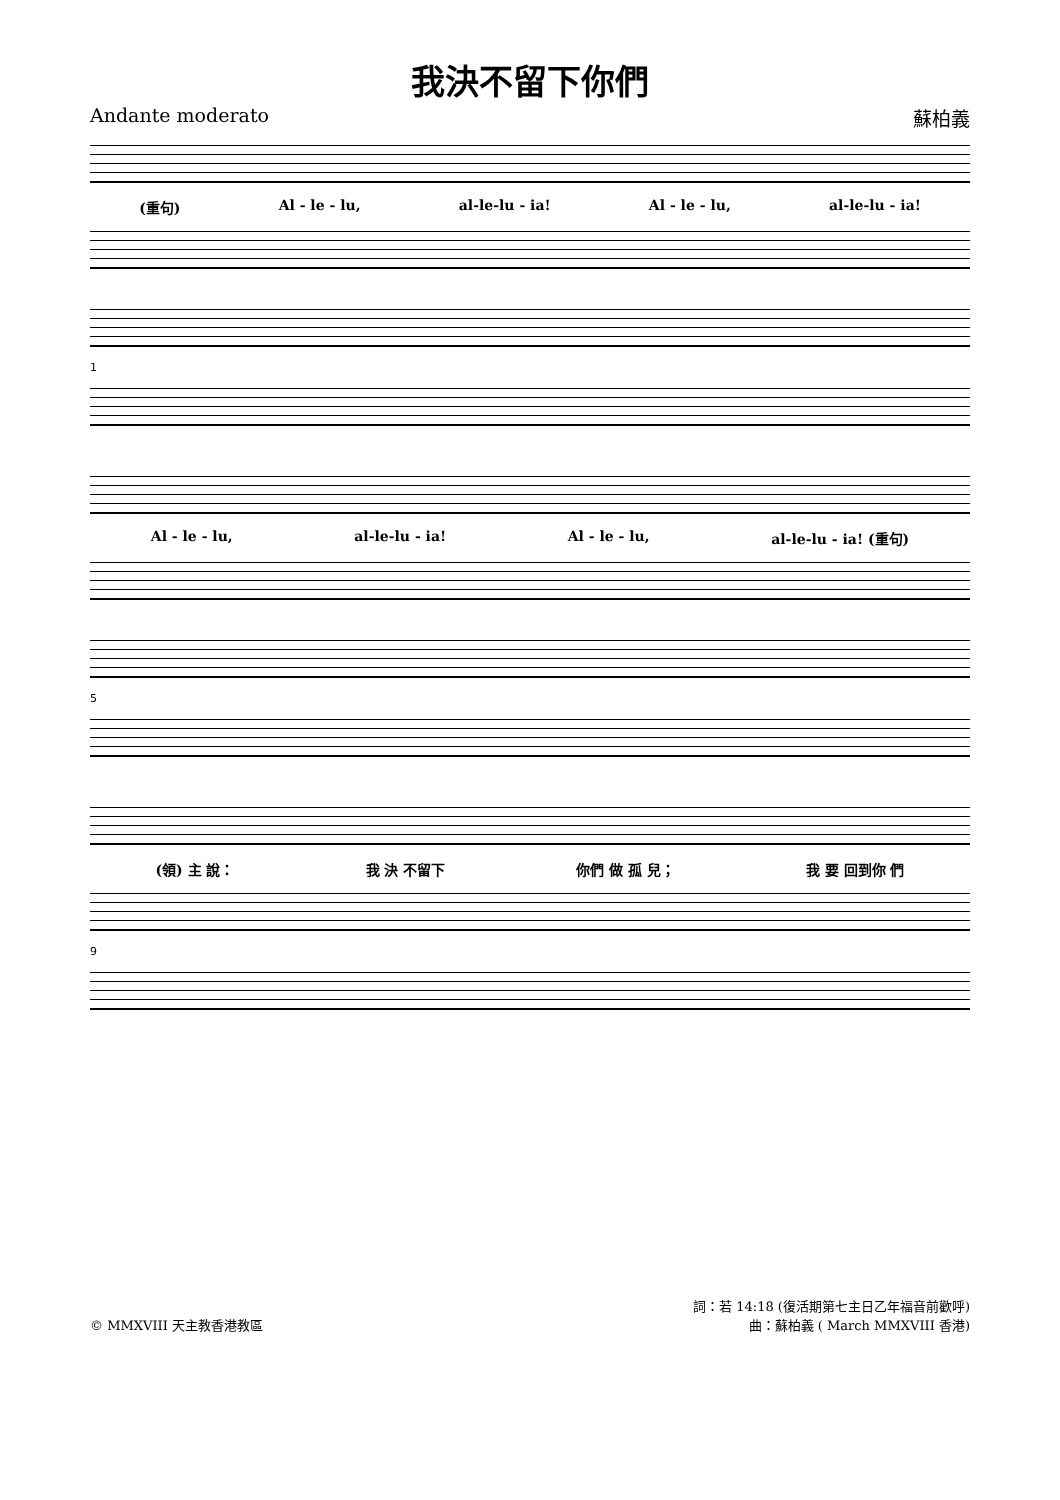我決不留下你們
Andante moderato 蘇柏義
(重句) Al - le - lu, al-le-lu - ia! Al - le - lu, al-le-lu - ia!
1
Al - le - lu, al-le-lu - ia! Al - le - lu, al-le-lu - ia! (重句)
5
(領) 主 說： 我 決 不留下 你們 做 孤 兒； 我 要 回到你 們
9
© MMXVIII 天主教香港教區 詞：若 14:18 (復活期第七主日乙年福音前歡呼)
曲：蘇柏義 ( March MMXVIII 香港)